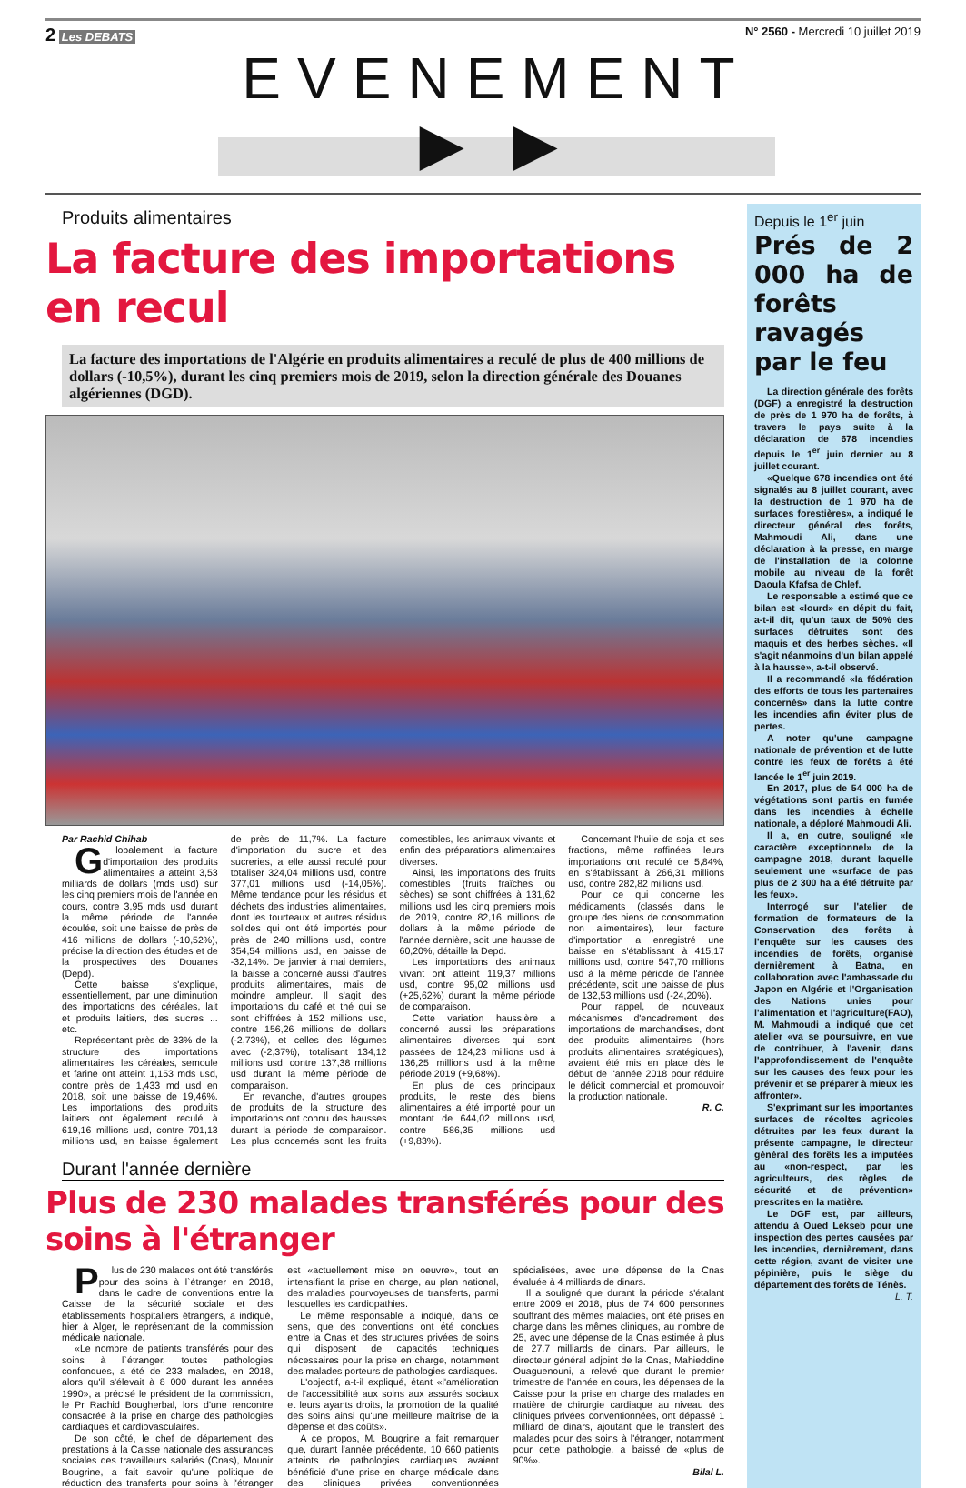2 Les DEBATS N° 2560 - Mercredi 10 juillet 2019
EVENEMENT ▶ ▶
Produits alimentaires
La facture des importations en recul
La facture des importations de l'Algérie en produits alimentaires a reculé de plus de 400 millions de dollars (-10,5%), durant les cinq premiers mois de 2019, selon la direction générale des Douanes algériennes (DGD).
Par Rachid Chihab
Globalement, la facture d'importation des produits alimentaires a atteint 3,53 milliards de dollars (mds usd) sur les cinq premiers mois de l'année en cours, contre 3,95 mds usd durant la même période de l'année écoulée, soit une baisse de près de 416 millions de dollars (-10,52%), précise la direction des études et de la prospectives des Douanes (Depd).
Cette baisse s'explique, essentiellement, par une diminution des importations des céréales, lait et produits laitiers, des sucres ... etc.
Représentant près de 33% de la structure des importations alimentaires, les céréales, semoule et farine ont atteint 1,153 mds usd, contre près de 1,433 md usd en 2018, soit une baisse de 19,46%. Les importations des produits laitiers ont également reculé à 619,16 millions usd, contre 701,13 millions usd, en baisse également de près de 11,7%. La facture d'importation du sucre et des sucreries, a elle aussi reculé pour totaliser 324,04 millions usd, contre 377,01 millions usd (-14,05%). Même tendance pour les résidus et déchets des industries alimentaires, dont les tourteaux et autres résidus solides qui ont été importés pour près de 240 millions usd, contre 354,54 millions usd, en baisse de -32,14%. De janvier à mai derniers, la baisse a concerné aussi d'autres produits alimentaires, mais de moindre ampleur. Il s'agit des importations du café et thé qui se sont chiffrées à 152 millions usd, contre 156,26 millions de dollars (-2,73%), et celles des légumes avec (-2,37%), totalisant 134,12 millions usd, contre 137,38 millions usd durant la même période de comparaison.
En revanche, d'autres groupes de produits de la structure des importations ont connu des hausses durant la période de comparaison. Les plus concernés sont les fruits comestibles, les animaux vivants et enfin des préparations alimentaires diverses.
Ainsi, les importations des fruits comestibles (fruits fraîches ou sèches) se sont chiffrées à 131,62 millions usd les cinq premiers mois de 2019, contre 82,16 millions de dollars à la même période de l'année dernière, soit une hausse de 60,20%, détaille la Depd.
Les importations des animaux vivant ont atteint 119,37 millions usd, contre 95,02 millions usd (+25,62%) durant la même période de comparaison.
Cette variation haussière a concerné aussi les préparations alimentaires diverses qui sont passées de 124,23 millions usd à 136,25 millions usd à la même période 2019 (+9,68%).
En plus de ces principaux produits, le reste des biens alimentaires a été importé pour un montant de 644,02 millions usd, contre 586,35 millions usd (+9,83%).
Concernant l'huile de soja et ses fractions, même raffinées, leurs importations ont reculé de 5,84%, en s'établissant à 266,31 millions usd, contre 282,82 millions usd.
Pour ce qui concerne les médicaments (classés dans le groupe des biens de consommation non alimentaires), leur facture d'importation a enregistré une baisse en s'établissant à 415,17 millions usd, contre 547,70 millions usd à la même période de l'année précédente, soit une baisse de plus de 132,53 millions usd (-24,20%).
Pour rappel, de nouveaux mécanismes d'encadrement des importations de marchandises, dont des produits alimentaires (hors produits alimentaires stratégiques), avaient été mis en place dès le début de l'année 2018 pour réduire le déficit commercial et promouvoir la production nationale.
R. C.
Durant l'année dernière
Plus de 230 malades transférés pour des soins à l'étranger
Plus de 230 malades ont été transférés pour des soins à l`étranger en 2018, dans le cadre de conventions entre la Caisse de la sécurité sociale et des établissements hospitaliers étrangers, a indiqué, hier à Alger, le représentant de la commission médicale nationale.
«Le nombre de patients transférés pour des soins à l`étranger, toutes pathologies confondues, a été de 233 malades, en 2018, alors qu'il s'élevait à 8 000 durant les années 1990», a précisé le président de la commission, le Pr Rachid Bougherbal, lors d'une rencontre consacrée à la prise en charge des pathologies cardiaques et cardiovasculaires.
De son côté, le chef de département des prestations à la Caisse nationale des assurances sociales des travailleurs salariés (Cnas), Mounir Bougrine, a fait savoir qu'une politique de réduction des transferts pour soins à l'étranger est «actuellement mise en oeuvre», tout en intensifiant la prise en charge, au plan national, des maladies pourvoyeuses de transferts, parmi lesquelles les cardiopathies.
Le même responsable a indiqué, dans ce sens, que des conventions ont été conclues entre la Cnas et des structures privées de soins qui disposent de capacités techniques nécessaires pour la prise en charge, notamment des malades porteurs de pathologies cardiaques.
L'objectif, a-t-il expliqué, étant «l'amélioration de l'accessibilité aux soins aux assurés sociaux et leurs ayants droits, la promotion de la qualité des soins ainsi qu'une meilleure maîtrise de la dépense et des coûts».
A ce propos, M. Bougrine a fait remarquer que, durant l'année précédente, 10 660 patients atteints de pathologies cardiaques avaient bénéficié d'une prise en charge médicale dans des cliniques privées conventionnées spécialisées, avec une dépense de la Cnas évaluée à 4 milliards de dinars.
Il a souligné que durant la période s'étalant entre 2009 et 2018, plus de 74 600 personnes souffrant des mêmes maladies, ont été prises en charge dans les mêmes cliniques, au nombre de 25, avec une dépense de la Cnas estimée à plus de 27,7 milliards de dinars. Par ailleurs, le directeur général adjoint de la Cnas, Mahieddine Ouaguenouni, a relevé que durant le premier trimestre de l'année en cours, les dépenses de la Caisse pour la prise en charge des malades en matière de chirurgie cardiaque au niveau des cliniques privées conventionnées, ont dépassé 1 milliard de dinars, ajoutant que le transfert des malades pour des soins à l'étranger, notamment pour cette pathologie, a baissé de «plus de 90%».
Bilal L.
Depuis le 1<sup>er</sup> juin
Prés de 2 000 ha de forêts ravagés par le feu
La direction générale des forêts (DGF) a enregistré la destruction de près de 1 970 ha de forêts, à travers le pays suite à la déclaration de 678 incendies depuis le 1<sup>er</sup> juin dernier au 8 juillet courant.
«Quelque 678 incendies ont été signalés au 8 juillet courant, avec la destruction de 1 970 ha de surfaces forestières», a indiqué le directeur général des forêts, Mahmoudi Ali, dans une déclaration à la presse, en marge de l'installation de la colonne mobile au niveau de la forêt Daoula Kfafsa de Chlef.
Le responsable a estimé que ce bilan est «lourd» en dépit du fait, a-t-il dit, qu'un taux de 50% des surfaces détruites sont des maquis et des herbes sèches. «Il s'agit néanmoins d'un bilan appelé à la hausse», a-t-il observé.
Il a recommandé «la fédération des efforts de tous les partenaires concernés» dans la lutte contre les incendies afin éviter plus de pertes.
A noter qu'une campagne nationale de prévention et de lutte contre les feux de forêts a été lancée le 1<sup>er</sup> juin 2019.
En 2017, plus de 54 000 ha de végétations sont partis en fumée dans les incendies à échelle nationale, a déploré Mahmoudi Ali.
Il a, en outre, souligné «le caractère exceptionnel» de la campagne 2018, durant laquelle seulement une «surface de pas plus de 2 300 ha a été détruite par les feux».
Interrogé sur l'atelier de formation de formateurs de la Conservation des forêts à l'enquête sur les causes des incendies de forêts, organisé dernièrement à Batna, en collaboration avec l'ambassade du Japon en Algérie et l'Organisation des Nations unies pour l'alimentation et l'agriculture(FAO), M. Mahmoudi a indiqué que cet atelier «va se poursuivre, en vue de contribuer, à l'avenir, dans l'approfondissement de l'enquête sur les causes des feux pour les prévenir et se préparer à mieux les affronter».
S'exprimant sur les importantes surfaces de récoltes agricoles détruites par les feux durant la présente campagne, le directeur général des forêts les a imputées au «non-respect, par les agriculteurs, des règles de sécurité et de prévention» prescrites en la matière.
Le DGF est, par ailleurs, attendu à Oued Lekseb pour une inspection des pertes causées par les incendies, dernièrement, dans cette région, avant de visiter une pépinière, puis le siège du département des forêts de Ténès.
L. T.